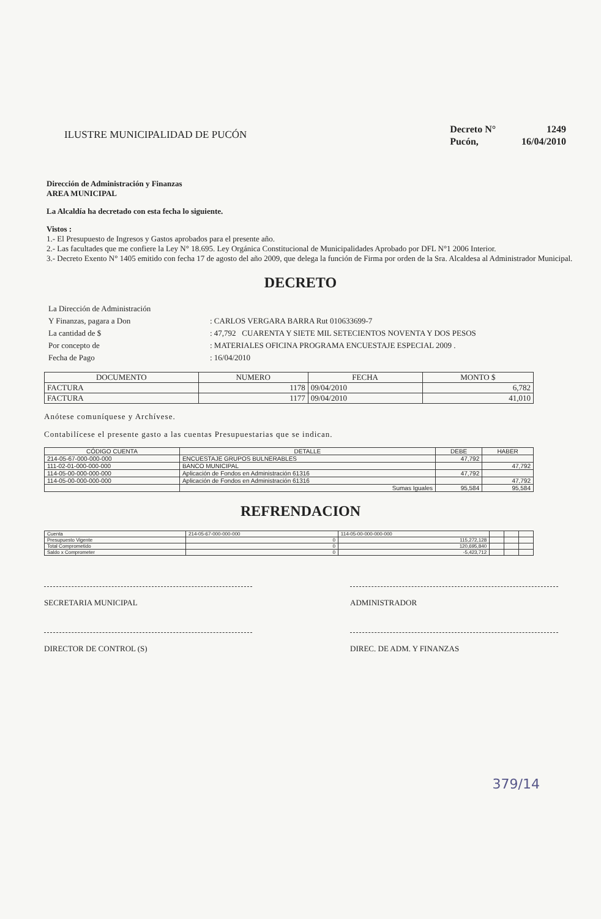ILUSTRE MUNICIPALIDAD DE PUCÓN
| Decreto N° | 1249 |
| Pucón, | 16/04/2010 |
Dirección de Administración y Finanzas
AREA MUNICIPAL
La Alcaldía ha decretado con esta fecha lo siguiente.
Vistos :
1.- El Presupuesto de Ingresos y Gastos aprobados para el presente año.
2.- Las facultades que me confiere la Ley N° 18.695. Ley Orgánica Constitucional de Municipalidades Aprobado por DFL N°1 2006 Interior.
3.- Decreto Exento N° 1405 emitido con fecha 17 de agosto del año 2009, que delega la función de Firma por orden de la Sra. Alcaldesa al Administrador Municipal.
DECRETO
| La Dirección de Administración | |
| Y Finanzas, pagara a Don | : CARLOS VERGARA BARRA Rut 010633699-7 |
| La cantidad de $ | : 47,792 CUARENTA Y SIETE MIL SETECIENTOS NOVENTA Y DOS PESOS |
| Por concepto de | : MATERIALES OFICINA PROGRAMA ENCUESTAJE ESPECIAL 2009 . |
| Fecha de Pago | : 16/04/2010 |
| DOCUMENTO | NUMERO | FECHA | MONTO $ |
| --- | --- | --- | --- |
| FACTURA | 1178 | 09/04/2010 | 6,782 |
| FACTURA | 1177 | 09/04/2010 | 41,010 |
Anótese comuníquese y Archívese.
Contabilícese el presente gasto a las cuentas Presupuestarias que se indican.
| CÓDIGO CUENTA | DETALLE | DEBE | HABER |
| --- | --- | --- | --- |
| 214-05-67-000-000-000 | ENCUESTAJE GRUPOS BULNERABLES | 47,792 | |
| 111-02-01-000-000-000 | BANCO MUNICIPAL | | 47,792 |
| 114-05-00-000-000-000 | Aplicación de Fondos en Administración 61316 | 47,792 | |
| 114-05-00-000-000-000 | Aplicación de Fondos en Administración 61316 | | 47,792 |
| | Sumas Iguales | 95,584 | 95,584 |
REFRENDACION
| Cuenta | 214-05-67-000-000-000 | 114-05-00-000-000-000 | | | |
| Presupuesto Vigente | 0 | 115,272,128 | | | |
| Total Comprometido | 0 | 120,695,840 | | | |
| Saldo x Comprometer | 0 | -5,423,712 | | | |
SECRETARIA MUNICIPAL ADMINISTRADOR
DIRECTOR DE CONTROL (S) DIREC. DE ADM. Y FINANZAS
379/14